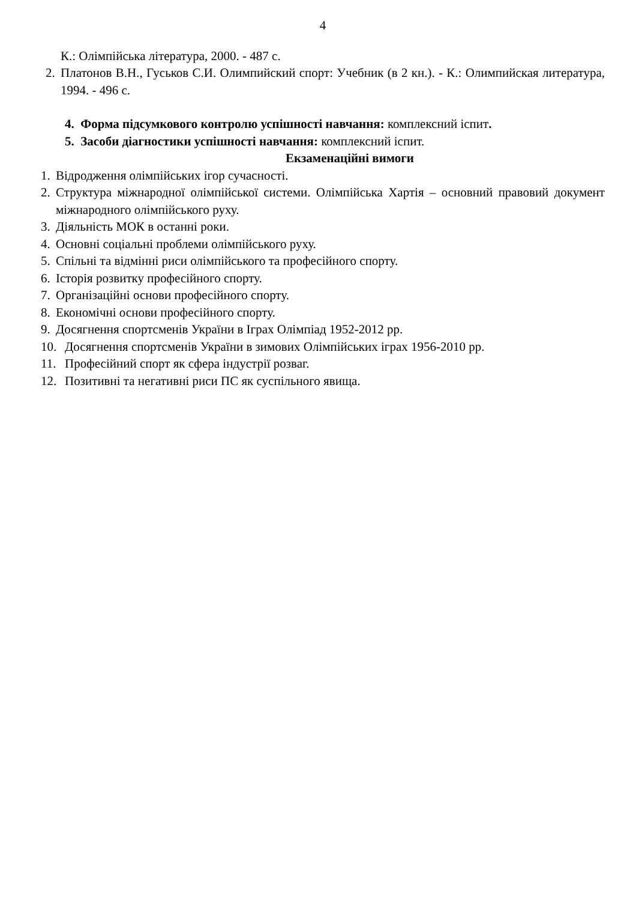4
К.: Олімпійська література, 2000. - 487 с.
2. Платонов В.Н., Гуськов С.И. Олимпийский спорт: Учебник (в 2 кн.). - К.: Олимпийская литература, 1994. - 496 с.
4. Форма підсумкового контролю успішності навчання: комплексний іспит.
5. Засоби діагностики успішності навчання: комплексний іспит.
Екзаменаційні вимоги
1. Відродження олімпійських ігор сучасності.
2. Структура міжнародної олімпійської системи. Олімпійська Хартія – основний правовий документ міжнародного олімпійського руху.
3. Діяльність МОК в останні роки.
4. Основні соціальні проблеми олімпійського руху.
5. Спільні та відмінні риси олімпійського та професійного спорту.
6. Історія розвитку професійного спорту.
7. Організаційні основи професійного спорту.
8. Економічні основи професійного спорту.
9. Досягнення спортсменів України в Іграх Олімпіад 1952-2012 рр.
10. Досягнення спортсменів України в зимових Олімпійських іграх 1956-2010 рр.
11. Професійний спорт як сфера індустрії розваг.
12. Позитивні та негативні риси ПС як суспільного явища.